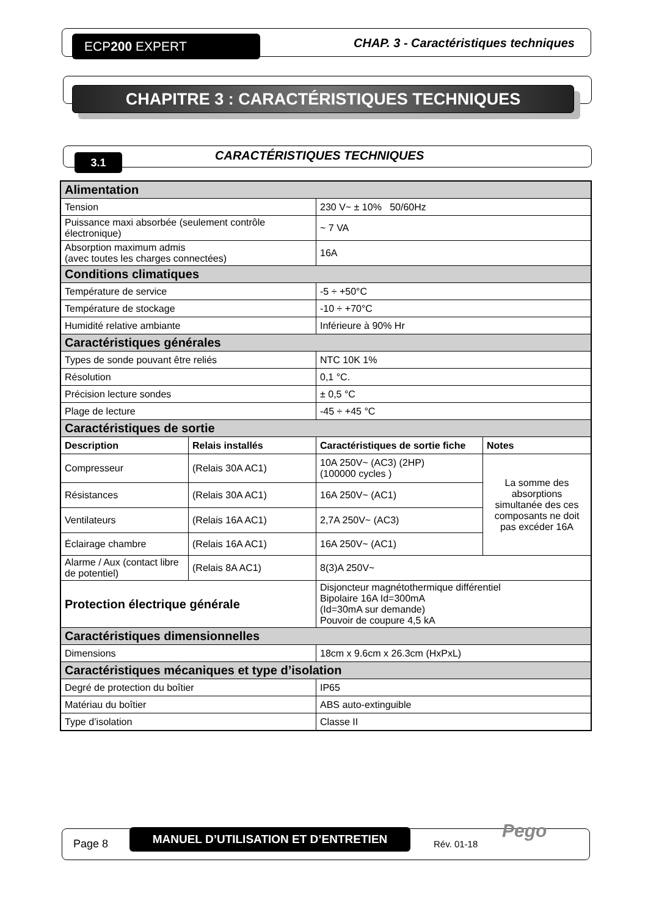ECP200 EXPERT
CHAP. 3 - Caractéristiques techniques
CHAPITRE 3 : CARACTÉRISTIQUES TECHNIQUES
3.1 CARACTÉRISTIQUES TECHNIQUES
| Alimentation | | | |
| Tension | | 230 V~ ± 10% 50/60Hz | |
| Puissance maxi absorbée (seulement contrôle électronique) | | ~ 7 VA | |
| Absorption maximum admis (avec toutes les charges connectées) | | 16A | |
| Conditions climatiques | | | |
| Température de service | | -5 ÷ +50°C | |
| Température de stockage | | -10 ÷ +70°C | |
| Humidité relative ambiante | | Inférieure à 90% Hr | |
| Caractéristiques générales | | | |
| Types de sonde pouvant être reliés | | NTC 10K 1% | |
| Résolution | | 0,1 °C. | |
| Précision lecture sondes | | ± 0,5 °C | |
| Plage de lecture | | -45 ÷ +45 °C | |
| Caractéristiques de sortie | | | |
| Description | Relais installés | Caractéristiques de sortie fiche | Notes |
| Compresseur | (Relais 30A AC1) | 10A 250V~ (AC3) (2HP) (100000 cycles ) | La somme des absorptions simultanée des ces composants ne doit pas excéder 16A |
| Résistances | (Relais 30A AC1) | 16A 250V~ (AC1) | |
| Ventilateurs | (Relais 16A AC1) | 2,7A 250V~ (AC3) | |
| Éclairage chambre | (Relais 16A AC1) | 16A 250V~ (AC1) | |
| Alarme / Aux (contact libre de potentiel) | (Relais 8A AC1) | 8(3)A 250V~ | |
| Protection électrique générale | | Disjoncteur magnétothermique différentiel Bipolaire 16A Id=300mA (Id=30mA sur demande) Pouvoir de coupure 4,5 kA | |
| Caractéristiques dimensionnelles | | | |
| Dimensions | | 18cm x 9.6cm x 26.3cm (HxPxL) | |
| Caractéristiques mécaniques et type d’isolation | | | |
| Degré de protection du boîtier | | IP65 | |
| Matériau du boîtier | | ABS auto-extinguible | |
| Type d’isolation | | Classe II | |
Page 8
MANUEL D’UTILISATION ET D’ENTRETIEN
Rév. 01-18
Pego